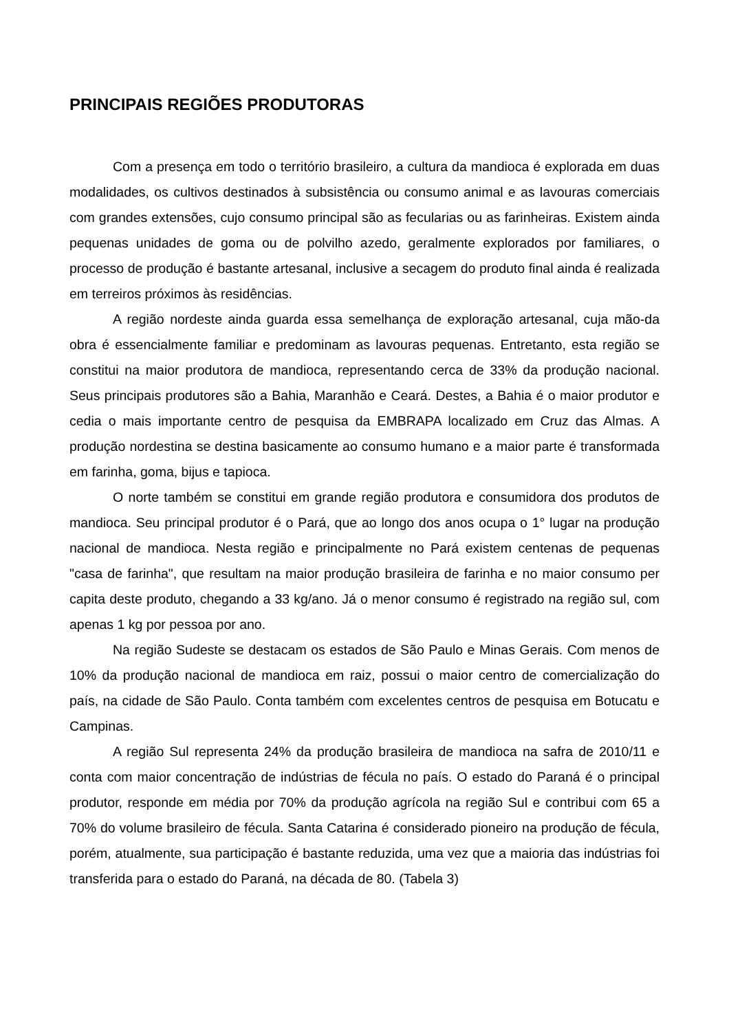PRINCIPAIS REGIÕES PRODUTORAS
Com a presença em todo o território brasileiro, a cultura da mandioca é explorada em duas modalidades, os cultivos destinados à subsistência ou consumo animal e as lavouras comerciais com grandes extensões, cujo consumo principal são as fecularias ou as farinheiras. Existem ainda pequenas unidades de goma ou de polvilho azedo, geralmente explorados por familiares, o processo de produção é bastante artesanal, inclusive a secagem do produto final ainda é realizada em terreiros próximos às residências.
A região nordeste ainda guarda essa semelhança de exploração artesanal, cuja mão-da obra é essencialmente familiar e predominam as lavouras pequenas. Entretanto, esta região se constitui na maior produtora de mandioca, representando cerca de 33% da produção nacional. Seus principais produtores são a Bahia, Maranhão e Ceará. Destes, a Bahia é o maior produtor e cedia o mais importante centro de pesquisa da EMBRAPA localizado em Cruz das Almas. A produção nordestina se destina basicamente ao consumo humano e a maior parte é transformada em farinha, goma, bijus e tapioca.
O norte também se constitui em grande região produtora e consumidora dos produtos de mandioca. Seu principal produtor é o Pará, que ao longo dos anos ocupa o 1° lugar na produção nacional de mandioca. Nesta região e principalmente no Pará existem centenas de pequenas "casa de farinha", que resultam na maior produção brasileira de farinha e no maior consumo per capita deste produto, chegando a 33 kg/ano. Já o menor consumo é registrado na região sul, com apenas 1 kg por pessoa por ano.
Na região Sudeste se destacam os estados de São Paulo e Minas Gerais. Com menos de 10% da produção nacional de mandioca em raiz, possui o maior centro de comercialização do país, na cidade de São Paulo. Conta também com excelentes centros de pesquisa em Botucatu e Campinas.
A região Sul representa 24% da produção brasileira de mandioca na safra de 2010/11 e conta com maior concentração de indústrias de fécula no país. O estado do Paraná é o principal produtor, responde em média por 70% da produção agrícola na região Sul e contribui com 65 a 70% do volume brasileiro de fécula. Santa Catarina é considerado pioneiro na produção de fécula, porém, atualmente, sua participação é bastante reduzida, uma vez que a maioria das indústrias foi transferida para o estado do Paraná, na década de 80. (Tabela 3)